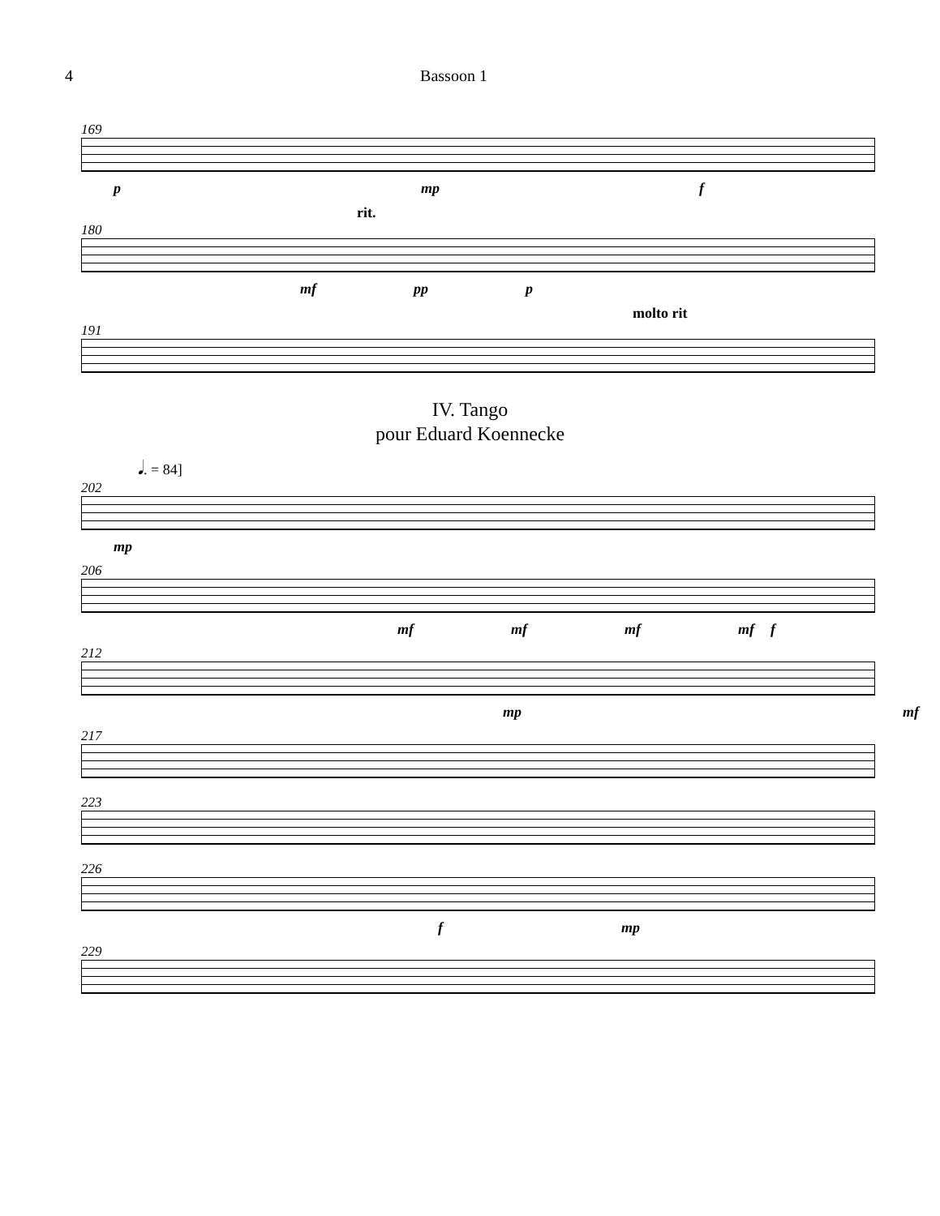4 Bassoon 1
169
p mp f
rit.
180
mf pp p
molto rit
191
IV. Tango
pour Eduard Koennecke
𝅘𝅥. = 84]
202
mp
206
mf mf mf mf f
212
mp mf
217
223
226
f mp
229